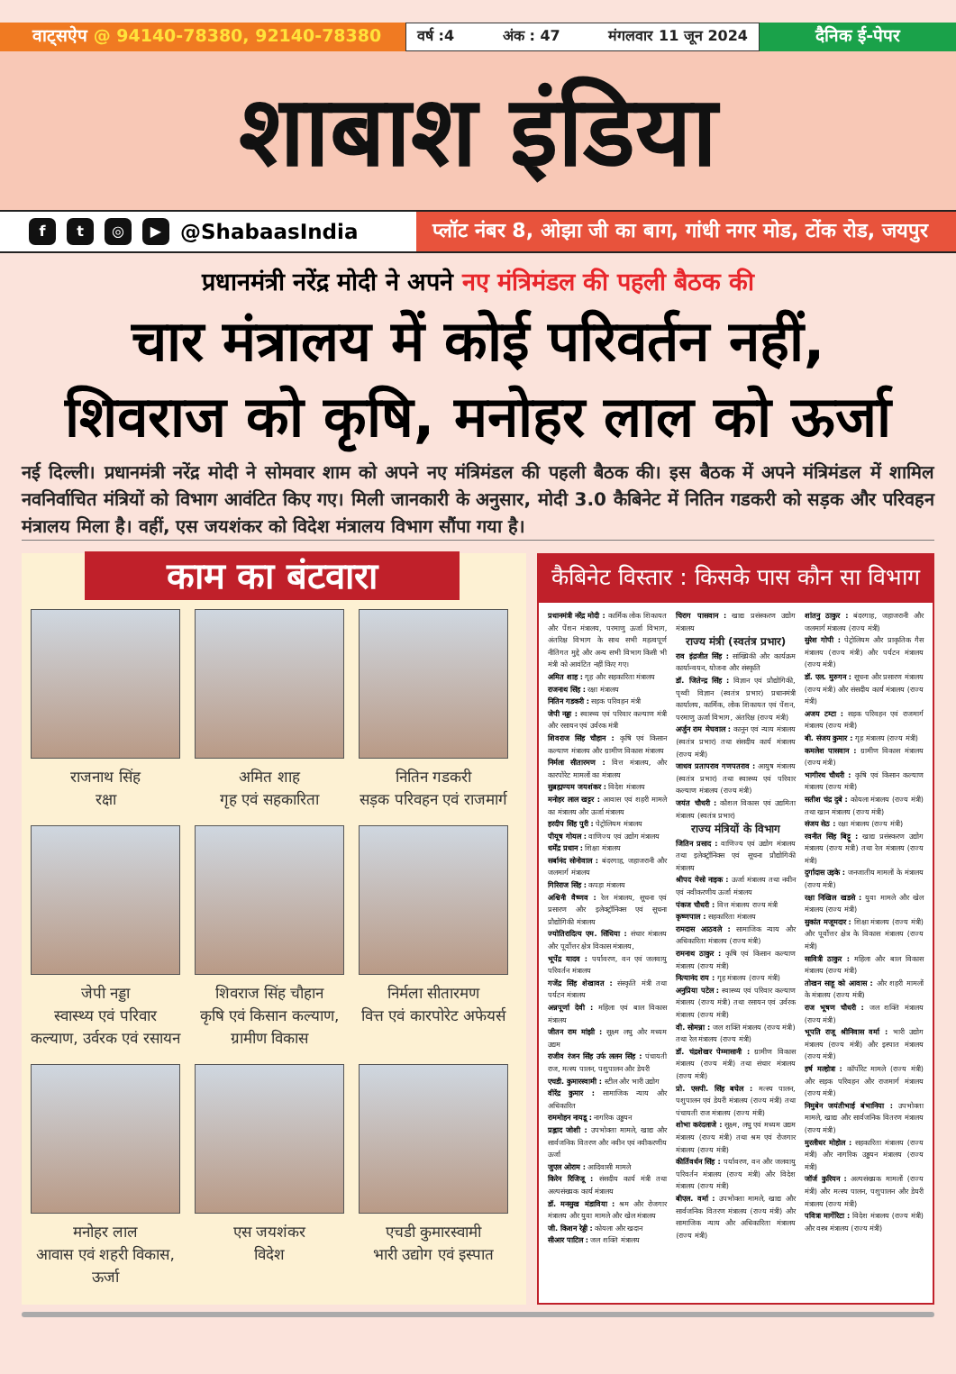वाट्सऐप @ 94140-78380, 92140-78380
वर्ष :4 अंक : 47 मंगलवार 11 जून 2024
दैनिक ई-पेपर
शाबाश इंडिया
f t ◎ ▶
@ShabaasIndia
प्लॉट नंबर 8, ओझा जी का बाग, गांधी नगर मोड, टोंक रोड, जयपुर
प्रधानमंत्री नरेंद्र मोदी ने अपने नए मंत्रिमंडल की पहली बैठक की
चार मंत्रालय में कोई परिवर्तन नहीं,
शिवराज को कृषि, मनोहर लाल को ऊर्जा
नई दिल्ली। प्रधानमंत्री नरेंद्र मोदी ने सोमवार शाम को अपने नए मंत्रिमंडल की पहली बैठक की। इस बैठक में अपने मंत्रिमंडल में शामिल नवनिर्वाचित मंत्रियों को विभाग आवंटित किए गए। मिली जानकारी के अनुसार, मोदी 3.0 कैबिनेट में नितिन गडकरी को सड़क और परिवहन मंत्रालय मिला है। वहीं, एस जयशंकर को विदेश मंत्रालय विभाग सौंपा गया है।
काम का बंटवारा
राजनाथ सिंह
रक्षा
अमित शाह
गृह एवं सहकारिता
नितिन गडकरी
सड़क परिवहन एवं राजमार्ग
जेपी नड्डा
स्वास्थ्य एवं परिवार कल्याण, उर्वरक एवं रसायन
शिवराज सिंह चौहान
कृषि एवं किसान कल्याण, ग्रामीण विकास
निर्मला सीतारमण
वित्त एवं कारपोरेट अफेयर्स
मनोहर लाल
आवास एवं शहरी विकास, ऊर्जा
एस जयशंकर
विदेश
एचडी कुमारस्वामी
भारी उद्योग एवं इस्पात
कैबिनेट विस्तार : किसके पास कौन सा विभाग
प्रधानमंत्री नरेंद्र मोदी : कार्मिक लोक शिकायत और पेंशन मंत्रालय, परमाणु ऊर्जा विभाग, अंतरिक्ष विभाग के साथ सभी महत्वपूर्ण नीतिगत मुद्दे और अन्य सभी विभाग किसी भी मंत्री को आवंटित नहीं किए गए।
अमित शाह : गृह और सहकारिता मंत्रालय
राजनाथ सिंह : रक्षा मंत्रालय
नितिन गडकरी : सड़क परिवहन मंत्री
जेपी नड्डा : स्वास्थ्य एवं परिवार कल्याण मंत्री और रसायन एवं उर्वरक मंत्री
शिवराज सिंह चौहान : कृषि एवं किसान कल्याण मंत्रालय और ग्रामीण विकास मंत्रालय
निर्मला सीतारमण : वित्त मंत्रालय, और कारपोरेट मामलों का मंत्रालय
सुब्रह्मण्यम जयशंकर : विदेश मंत्रालय
मनोहर लाल खट्टर : आवास एवं शहरी मामले का मंत्रालय और ऊर्जा मंत्रालय
हरदीप सिंह पुरी : पेट्रोलियम मंत्रालय
पीयूष गोयल : वाणिज्य एवं उद्योग मंत्रालय
धर्मेंद्र प्रधान : शिक्षा मंत्रालय
सर्बानंद सोनोवाल : बंदरगाह, जहाजरानी और जलमार्ग मंत्रालय
गिरिराज सिंह : कपड़ा मंत्रालय
अश्विनी वैष्णव : रेल मंत्रालय, सूचना एवं प्रसारण और इलेक्ट्रॉनिक्स एवं सूचना प्रौद्योगिकी मंत्रालय
ज्योतिरादित्य एम. सिंधिया : संचार मंत्रालय और पूर्वोत्तर क्षेत्र विकास मंत्रालय,
भूपेंद्र यादव : पर्यावरण, वन एवं जलवायु परिवर्तन मंत्रालय
गजेंद्र सिंह शेखावत : संस्कृति मंत्री तथा पर्यटन मंत्रालय
अन्नपूर्णा देवी : महिला एवं बाल विकास मंत्रालय
जीतन राम मांझी : सूक्ष्म लघु और मध्यम उद्यम
राजीव रंजन सिंह उर्फ ललन सिंह : पंचायती राज, मत्स्य पालन, पशुपालन और डेयरी
एचडी. कुमारस्वामी : स्टील और भारी उद्योग
वीरेंद्र कुमार : सामाजिक न्याय और अधिकारित
राममोहन नायडू : नागरिक उड्डयन
प्रह्लाद जोशी : उपभोक्ता मामले, खाद्य और सार्वजनिक वितरण और नवीन एवं नवीकरणीय ऊर्जा
जुएल ओराम : आदिवासी मामले
किरेन रिजिजू : संसदीय कार्य मंत्री तथा अल्पसंख्यक कार्य मंत्रालय
डॉ. मनसुख मंडाविया : श्रम और रोजगार मंत्रालय और युवा मामले और खेल मंत्रालय
जी. किशन रेड्डी : कोयला और खदान
सीआर पाटिल : जल शक्ति मंत्रालय
चिराग पासवान : खाद्य प्रसंस्करण उद्योग मंत्रालय
राज्य मंत्री (स्वतंत्र प्रभार)
राव इंद्रजीत सिंह : सांख्यिकी और कार्यक्रम कार्यान्वयन, योजना और संस्कृति
डॉ. जितेन्द्र सिंह : विज्ञान एवं प्रौद्योगिकी, पृथ्वी विज्ञान (स्वतंत्र प्रभार) प्रधानमंत्री कार्यालय, कार्मिक, लोक शिकायत एवं पेंशन, परमाणु ऊर्जा विभाग, अंतरिक्ष (राज्य मंत्री)
अर्जुन राम मेघवाल : कानून एवं न्याय मंत्रालय (स्वतंत्र प्रभार) तथा संसदीय कार्य मंत्रालय (राज्य मंत्री)
जाधव प्रतापराव गणपतराव : आयुष मंत्रालय (स्वतंत्र प्रभार) तथा स्वास्थ्य एवं परिवार कल्याण मंत्रालय (राज्य मंत्री)
जयंत चौधरी : कौशल विकास एवं उद्यमिता मंत्रालय (स्वतंत्र प्रभार)
राज्य मंत्रियों के विभाग
जितिन प्रसाद : वाणिज्य एवं उद्योग मंत्रालय तथा इलेक्ट्रॉनिक्स एवं सूचना प्रौद्योगिकी मंत्रालय
श्रीपद येसो नाइक : ऊर्जा मंत्रालय तथा नवीन एवं नवीकरणीय ऊर्जा मंत्रालय
पंकज चौधरी : वित्त मंत्रालय राज्य मंत्री
कृष्णपाल : सहकारिता मंत्रालय
रामदास आठवले : सामाजिक न्याय और अधिकारिता मंत्रालय (राज्य मंत्री)
रामनाथ ठाकुर : कृषि एवं किसान कल्याण मंत्रालय (राज्य मंत्री)
नित्यानंद राय : गृह मंत्रालय (राज्य मंत्री)
अनुप्रिया पटेल : स्वास्थ्य एवं परिवार कल्याण मंत्रालय (राज्य मंत्री) तथा रसायन एवं उर्वरक मंत्रालय (राज्य मंत्री)
वी. सोमन्ना : जल शक्ति मंत्रालय (राज्य मंत्री) तथा रेल मंत्रालय (राज्य मंत्री)
डॉ. चंद्रशेखर पेम्मासानी : ग्रामीण विकास मंत्रालय (राज्य मंत्री) तथा संचार मंत्रालय (राज्य मंत्री)
प्रो. एसपी. सिंह बघेल : मत्स्य पालन, पशुपालन एवं डेयरी मंत्रालय (राज्य मंत्री) तथा पंचायती राज मंत्रालय (राज्य मंत्री)
शोभा करंदलाजे : सूक्ष्म, लघु एवं मध्यम उद्यम मंत्रालय (राज्य मंत्री) तथा श्रम एवं रोजगार मंत्रालय (राज्य मंत्री)
कीर्तिवर्धन सिंह : पर्यावरण, वन और जलवायु परिवर्तन मंत्रालय (राज्य मंत्री) और विदेश मंत्रालय (राज्य मंत्री)
बीएल. वर्मा : उपभोक्ता मामले, खाद्य और सार्वजनिक वितरण मंत्रालय (राज्य मंत्री) और सामाजिक न्याय और अधिकारिता मंत्रालय (राज्य मंत्री)
शांतनु ठाकुर : बंदरगाह, जहाजरानी और जलमार्ग मंत्रालय (राज्य मंत्री)
सुरेश गोपी : पेट्रोलियम और प्राकृतिक गैस मंत्रालय (राज्य मंत्री) और पर्यटन मंत्रालय (राज्य मंत्री)
डॉ. एल. मुरुगन : सूचना और प्रसारण मंत्रालय (राज्य मंत्री) और संसदीय कार्य मंत्रालय (राज्य मंत्री)
अजय टम्टा : सड़क परिवहन एवं राजमार्ग मंत्रालय (राज्य मंत्री)
बी. संजय कुमार : गृह मंत्रालय (राज्य मंत्री)
कमलेश पासवान : ग्रामीण विकास मंत्रालय (राज्य मंत्री)
भागीरथ चौधरी : कृषि एवं किसान कल्याण मंत्रालय (राज्य मंत्री)
सतीश चंद्र दुबे : कोयला मंत्रालय (राज्य मंत्री) तथा खान मंत्रालय (राज्य मंत्री)
संजय सेठ : रक्षा मंत्रालय (राज्य मंत्री)
रवनीत सिंह बिट्टू : खाद्य प्रसंस्करण उद्योग मंत्रालय (राज्य मंत्री) तथा रेल मंत्रालय (राज्य मंत्री)
दुर्गादास उइके : जनजातीय मामलों के मंत्रालय (राज्य मंत्री)
रक्षा निखिल खडसे : युवा मामले और खेल मंत्रालय (राज्य मंत्री)
सुकांत मजूमदार : शिक्षा मंत्रालय (राज्य मंत्री) और पूर्वोत्तर क्षेत्र के विकास मंत्रालय (राज्य मंत्री)
सावित्री ठाकुर : महिला और बाल विकास मंत्रालय (राज्य मंत्री)
तोखन साहू को आवास : और शहरी मामलों के मंत्रालय (राज्य मंत्री)
राज भूषण चौधरी : जल शक्ति मंत्रालय (राज्य मंत्री)
भूपति राजू श्रीनिवास वर्मा : भारी उद्योग मंत्रालय (राज्य मंत्री) और इस्पात मंत्रालय (राज्य मंत्री)
हर्ष मल्होत्रा : कॉर्पोरेट मामले (राज्य मंत्री) और सड़क परिवहन और राजमार्ग मंत्रालय (राज्य मंत्री)
निमुबेन जयंतीभाई बंभानिया : उपभोक्ता मामले, खाद्य और सार्वजनिक वितरण मंत्रालय (राज्य मंत्री)
मुरलीधर मोहोल : सहकारिता मंत्रालय (राज्य मंत्री) और नागरिक उड्डयन मंत्रालय (राज्य मंत्री)
जॉर्ज कुरियन : अल्पसंख्यक मामलों (राज्य मंत्री) और मत्स्य पालन, पशुपालन और डेयरी मंत्रालय (राज्य मंत्री)
पवित्रा मार्गेरिटा : विदेश मंत्रालय (राज्य मंत्री) और वस्त्र मंत्रालय (राज्य मंत्री)